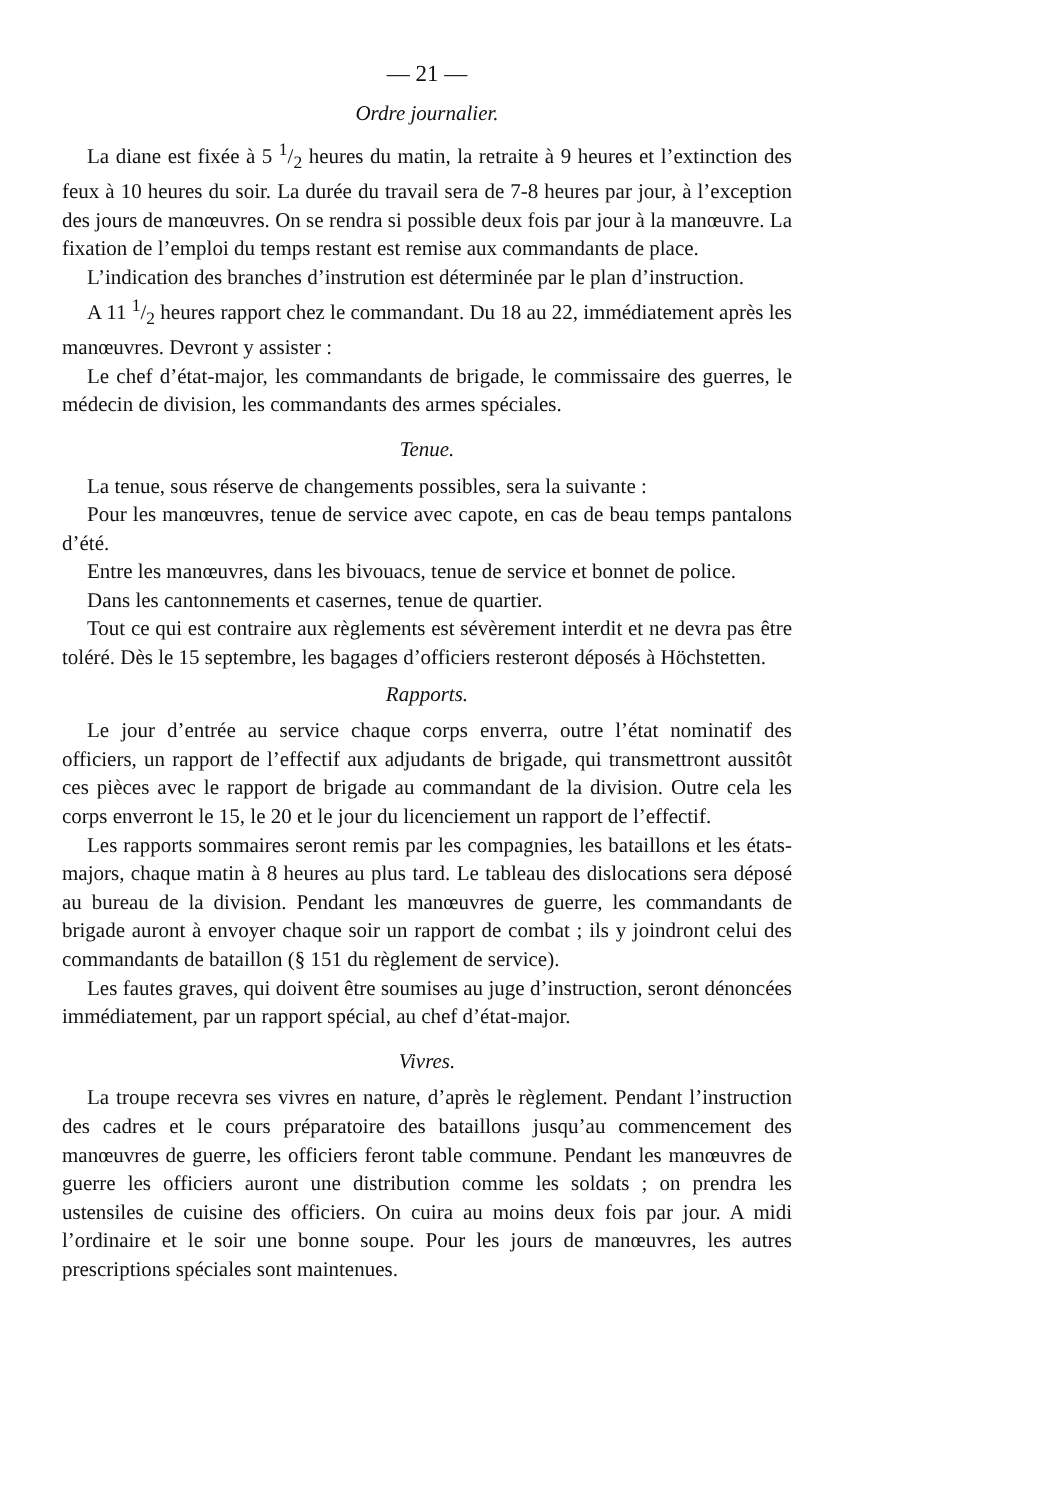— 21 —
Ordre journalier.
La diane est fixée à 5 1/2 heures du matin, la retraite à 9 heures et l’extinction des feux à 10 heures du soir. La durée du travail sera de 7-8 heures par jour, à l’exception des jours de manœuvres. On se rendra si possible deux fois par jour à la manœuvre. La fixation de l’emploi du temps restant est remise aux commandants de place.
L’indication des branches d’instrution est déterminée par le plan d’instruction.
A 11 1/2 heures rapport chez le commandant. Du 18 au 22, immédiatement après les manœuvres. Devront y assister :
Le chef d’état-major, les commandants de brigade, le commissaire des guerres, le médecin de division, les commandants des armes spéciales.
Tenue.
La tenue, sous réserve de changements possibles, sera la suivante :
Pour les manœuvres, tenue de service avec capote, en cas de beau temps pantalons d’été.
Entre les manœuvres, dans les bivouacs, tenue de service et bonnet de police.
Dans les cantonnements et casernes, tenue de quartier.
Tout ce qui est contraire aux règlements est sévèrement interdit et ne devra pas être toléré. Dès le 15 septembre, les bagages d’officiers resteront déposés à Höchstetten.
Rapports.
Le jour d’entrée au service chaque corps enverra, outre l’état nominatif des officiers, un rapport de l’effectif aux adjudants de brigade, qui transmettront aussitôt ces pièces avec le rapport de brigade au commandant de la division. Outre cela les corps enverront le 15, le 20 et le jour du licenciement un rapport de l’effectif.
Les rapports sommaires seront remis par les compagnies, les bataillons et les états-majors, chaque matin à 8 heures au plus tard. Le tableau des dislocations sera déposé au bureau de la division. Pendant les manœuvres de guerre, les commandants de brigade auront à envoyer chaque soir un rapport de combat ; ils y joindront celui des commandants de bataillon (§ 151 du règlement de service).
Les fautes graves, qui doivent être soumises au juge d’instruction, seront dénoncées immédiatement, par un rapport spécial, au chef d’état-major.
Vivres.
La troupe recevra ses vivres en nature, d’après le règlement. Pendant l’instruction des cadres et le cours préparatoire des bataillons jusqu’au commencement des manœuvres de guerre, les officiers feront table commune. Pendant les manœuvres de guerre les officiers auront une distribution comme les soldats ; on prendra les ustensiles de cuisine des officiers. On cuira au moins deux fois par jour. A midi l’ordinaire et le soir une bonne soupe. Pour les jours de manœuvres, les autres prescriptions spéciales sont maintenues.